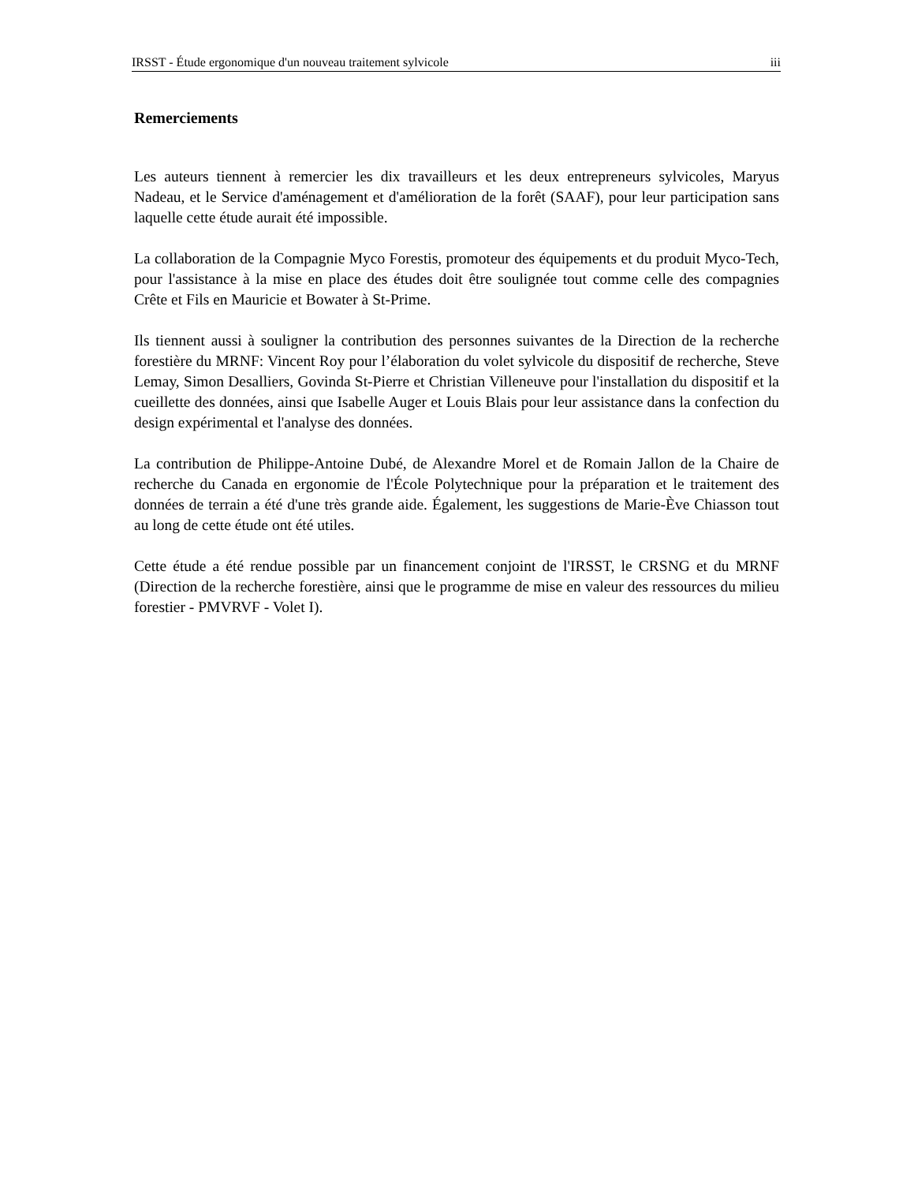IRSST - Étude ergonomique d'un nouveau traitement sylvicole iii
Remerciements
Les auteurs tiennent à remercier les dix travailleurs et les deux entrepreneurs sylvicoles, Maryus Nadeau, et le Service d'aménagement et d'amélioration de la forêt (SAAF), pour leur participation sans laquelle cette étude aurait été impossible.
La collaboration de la Compagnie Myco Forestis, promoteur des équipements et du produit Myco-Tech, pour l'assistance à la mise en place des études doit être soulignée tout comme celle des compagnies Crête et Fils en Mauricie et Bowater à St-Prime.
Ils tiennent aussi à souligner la contribution des personnes suivantes de la Direction de la recherche forestière du MRNF: Vincent Roy pour l’élaboration du volet sylvicole du dispositif de recherche, Steve Lemay, Simon Desalliers, Govinda St-Pierre et Christian Villeneuve pour l'installation du dispositif et la cueillette des données, ainsi que Isabelle Auger et Louis Blais pour leur assistance dans la confection du design expérimental et l'analyse des données.
La contribution de Philippe-Antoine Dubé, de Alexandre Morel et de Romain Jallon de la Chaire de recherche du Canada en ergonomie de l'École Polytechnique pour la préparation et le traitement des données de terrain a été d'une très grande aide. Également, les suggestions de Marie-Ève Chiasson tout au long de cette étude ont été utiles.
Cette étude a été rendue possible par un financement conjoint de l'IRSST, le CRSNG et du MRNF (Direction de la recherche forestière, ainsi que le programme de mise en valeur des ressources du milieu forestier - PMVRVF - Volet I).